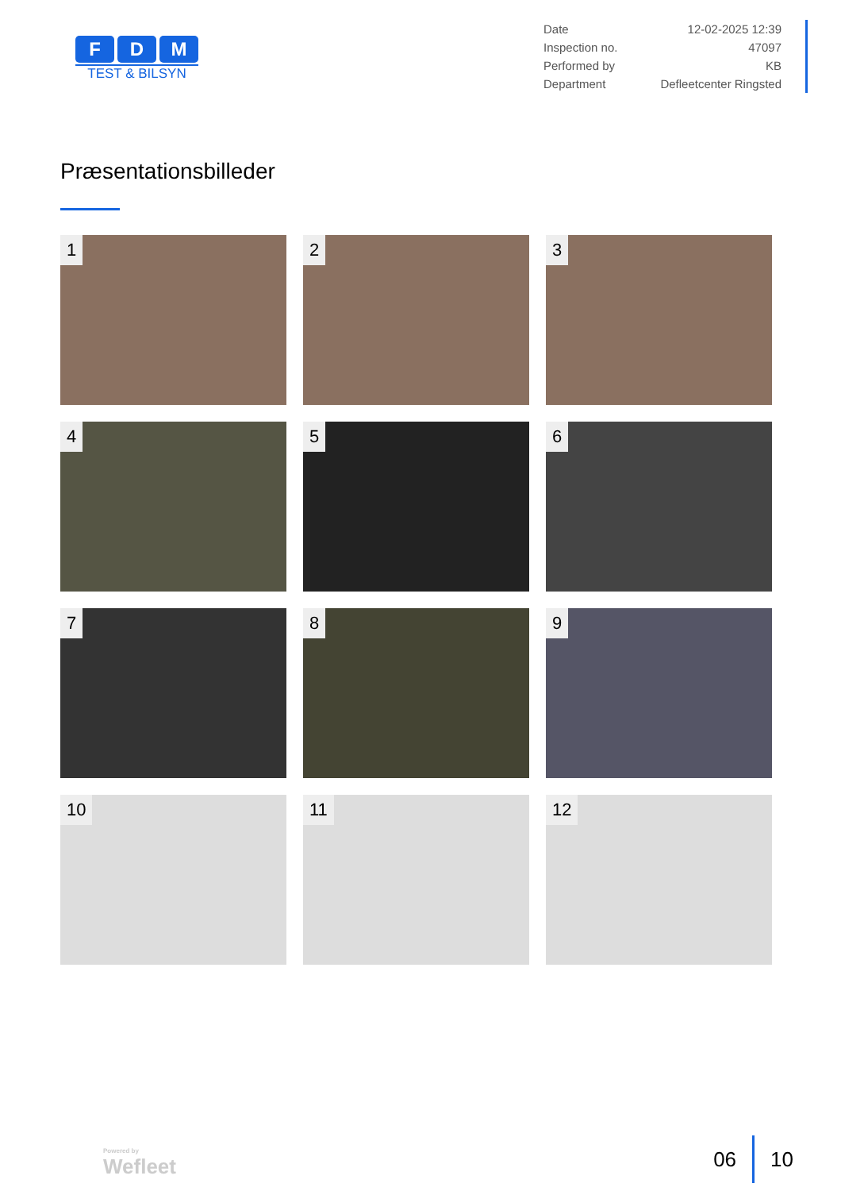F D M
TEST & BILSYN
| Date | 12-02-2025 12:39 |
| Inspection no. | 47097 |
| Performed by | KB |
| Department | Defleetcenter Ringsted |
Præsentationsbilleder
1
2
3
4
5
6
7
8
9
10
11
12
Powered by
Wefleet
06 10